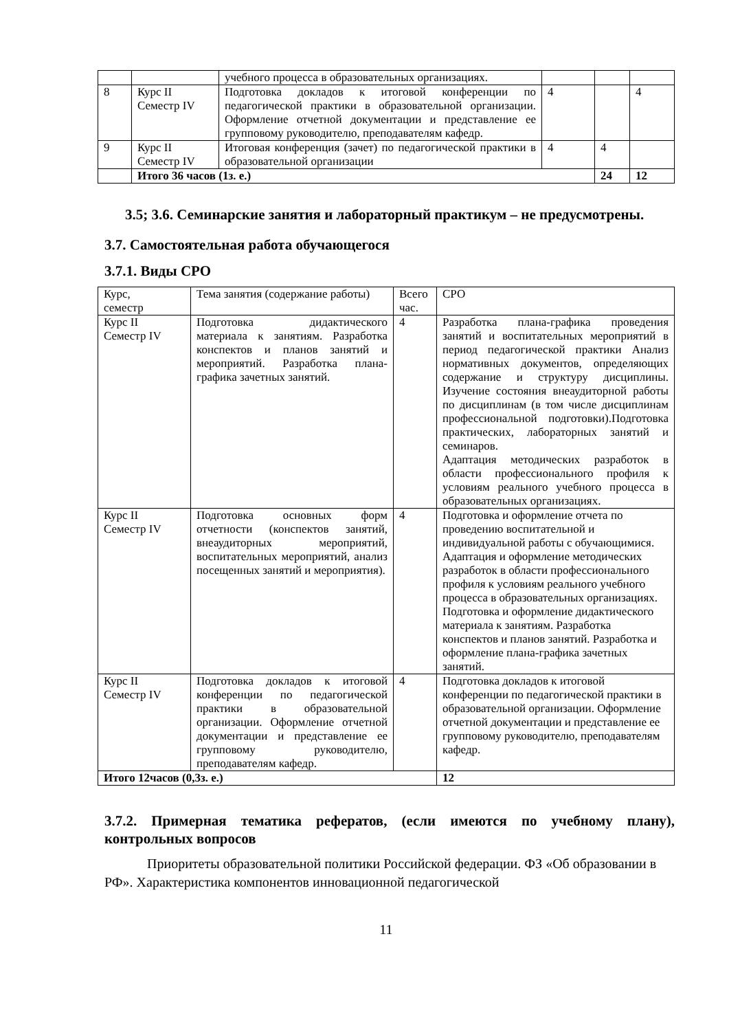| | | учебного процесса в образовательных организациях. | | | |
| 8 | Курс II Семестр IV | Подготовка докладов к итоговой конференции по педагогической практики в образовательной организации. Оформление отчетной документации и представление ее групповому руководителю, преподавателям кафедр. | 4 | | 4 |
| 9 | Курс II Семестр IV | Итоговая конференция (зачет) по педагогической практики в образовательной организации | 4 | 4 | |
| | Итого 36 часов (1з. е.) | | | 24 | 12 |
3.5; 3.6. Семинарские занятия и лабораторный практикум – не предусмотрены.
3.7. Самостоятельная работа обучающегося
3.7.1. Виды СРО
| Курс, семестр | Тема занятия (содержание работы) | Всего час. | СРО |
| Курс II Семестр IV | Подготовка дидактического материала к занятиям. Разработка конспектов и планов занятий и мероприятий. Разработка плана-графика зачетных занятий. | 4 | Разработка плана-графика проведения занятий и воспитательных мероприятий в период педагогической практики Анализ нормативных документов, определяющих содержание и структуру дисциплины. Изучение состояния внеаудиторной работы по дисциплинам (в том числе дисциплинам профессиональной подготовки).Подготовка практических, лабораторных занятий и семинаров. Адаптация методических разработок в области профессионального профиля к условиям реального учебного процесса в образовательных организациях. |
| Курс II Семестр IV | Подготовка основных форм отчетности (конспектов занятий, внеаудиторных мероприятий, воспитательных мероприятий, анализ посещенных занятий и мероприятия). | 4 | Подготовка и оформление отчета по проведению воспитательной и индивидуальной работы с обучающимися. Адаптация и оформление методических разработок в области профессионального профиля к условиям реального учебного процесса в образовательных организациях. Подготовка и оформление дидактического материала к занятиям. Разработка конспектов и планов занятий. Разработка и оформление плана-графика зачетных занятий. |
| Курс II Семестр IV | Подготовка докладов к итоговой конференции по педагогической практики в образовательной организации. Оформление отчетной документации и представление ее групповому руководителю, преподавателям кафедр. | 4 | Подготовка докладов к итоговой конференции по педагогической практики в образовательной организации. Оформление отчетной документации и представление ее групповому руководителю, преподавателям кафедр. |
| Итого 12часов (0,3з. е.) | | | 12 |
3.7.2. Примерная тематика рефератов, (если имеются по учебному плану), контрольных вопросов
Приоритеты образовательной политики Российской федерации. ФЗ «Об образовании в РФ». Характеристика компонентов инновационной педагогической
11